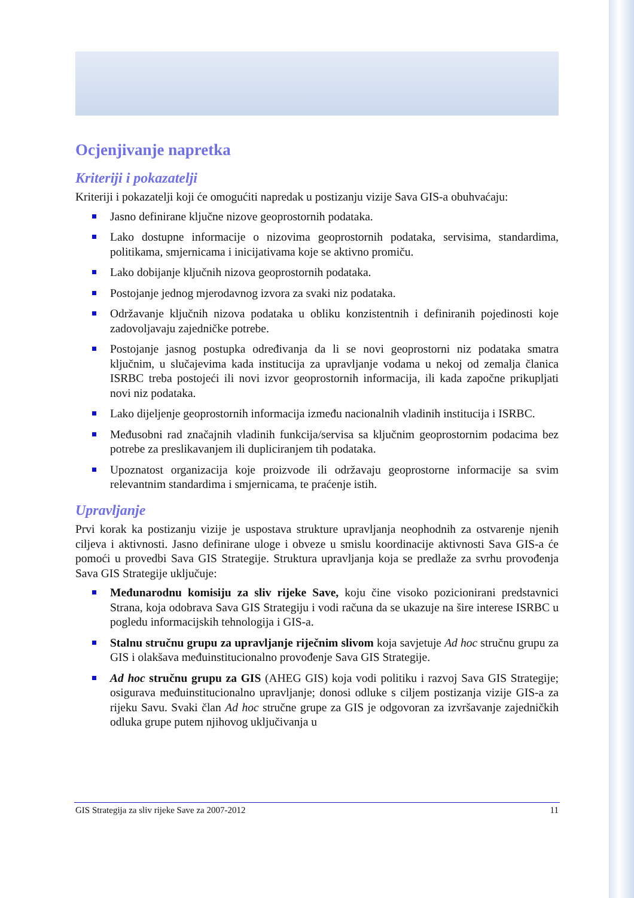Ocjenjivanje napretka
Kriteriji i pokazatelji
Kriteriji i pokazatelji koji će omogućiti napredak u postizanju vizije Sava GIS-a obuhvaćaju:
Jasno definirane ključne nizove geoprostornih podataka.
Lako dostupne informacije o nizovima geoprostornih podataka, servisima, standardima, politikama, smjernicama i inicijativama koje se aktivno promiču.
Lako dobijanje ključnih nizova geoprostornih podataka.
Postojanje jednog mjerodavnog izvora za svaki niz podataka.
Održavanje ključnih nizova podataka u obliku konzistentnih i definiranih pojedinosti koje zadovoljavaju zajedničke potrebe.
Postojanje jasnog postupka određivanja da li se novi geoprostorni niz podataka smatra ključnim, u slučajevima kada institucija za upravljanje vodama u nekoj od zemalja članica ISRBC treba postojeći ili novi izvor geoprostornih informacija, ili kada započne prikupljati novi niz podataka.
Lako dijeljenje geoprostornih informacija između nacionalnih vladinih institucija i ISRBC.
Međusobni rad značajnih vladinih funkcija/servisa sa ključnim geoprostornim podacima bez potrebe za preslikavanjem ili dupliciranjem tih podataka.
Upoznatost organizacija koje proizvode ili održavaju geoprostorne informacije sa svim relevantnim standardima i smjernicama, te praćenje istih.
Upravljanje
Prvi korak ka postizanju vizije je uspostava strukture upravljanja neophodnih za ostvarenje njenih ciljeva i aktivnosti. Jasno definirane uloge i obveze u smislu koordinacije aktivnosti Sava GIS-a će pomoći u provedbi Sava GIS Strategije. Struktura upravljanja koja se predlaže za svrhu provođenja Sava GIS Strategije uključuje:
Međunarodnu komisiju za sliv rijeke Save, koju čine visoko pozicionirani predstavnici Strana, koja odobrava Sava GIS Strategiju i vodi računa da se ukazuje na šire interese ISRBC u pogledu informacijskih tehnologija i GIS-a.
Stalnu stručnu grupu za upravljanje riječnim slivom koja savjetuje Ad hoc stručnu grupu za GIS i olakšava međuinstitucionalno provođenje Sava GIS Strategije.
Ad hoc stručnu grupu za GIS (AHEG GIS) koja vodi politiku i razvoj Sava GIS Strategije; osigurava međuinstitucionalno upravljanje; donosi odluke s ciljem postizanja vizije GIS-a za rijeku Savu. Svaki član Ad hoc stručne grupe za GIS je odgovoran za izvršavanje zajedničkih odluka grupe putem njihovog uključivanja u
GIS Strategija za sliv rijeke Save za 2007-2012 11